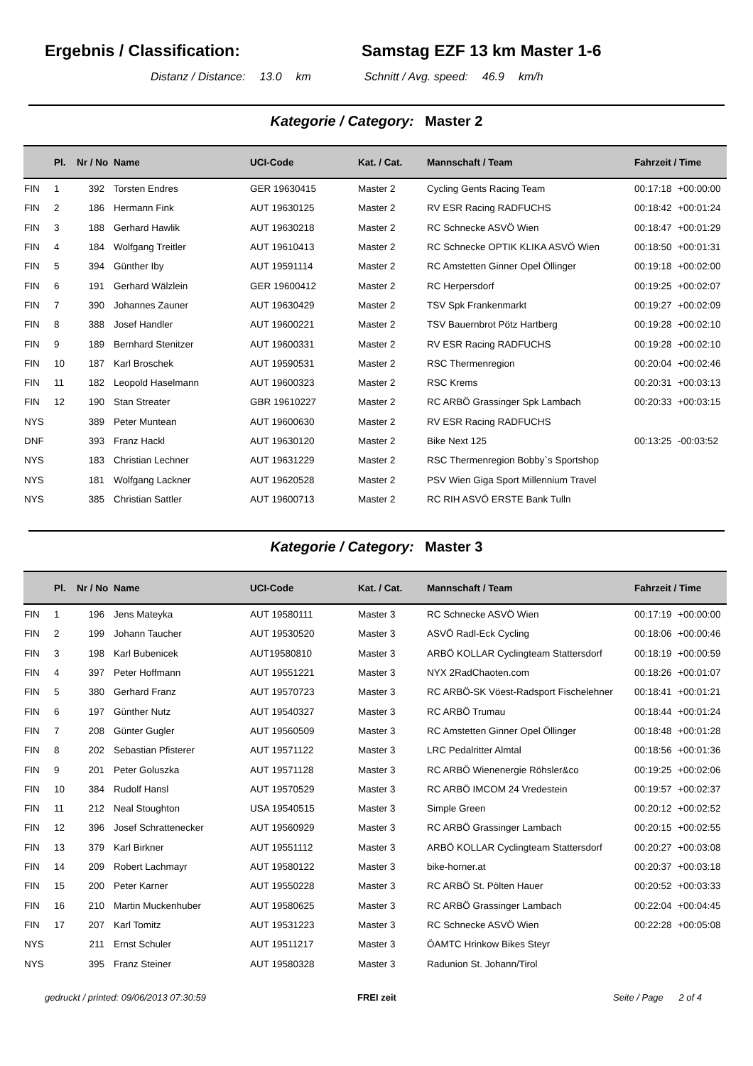Ergebnis / Classification: Samstag EZF 13 km Master 1-6
Distanz / Distance: 13.0 km Schnitt / Avg. speed: 46.9 km/h
Kategorie / Category: Master 2
| | Pl. | Nr / No | Name | UCI-Code | Kat. / Cat. | Mannschaft / Team | Fahrzeit / Time | |
| --- | --- | --- | --- | --- | --- | --- | --- | --- |
| FIN | 1 | 392 | Torsten Endres | GER 19630415 | Master 2 | Cycling Gents Racing Team | 00:17:18 | +00:00:00 |
| FIN | 2 | 186 | Hermann Fink | AUT 19630125 | Master 2 | RV ESR Racing RADFUCHS | 00:18:42 | +00:01:24 |
| FIN | 3 | 188 | Gerhard Hawlik | AUT 19630218 | Master 2 | RC Schnecke ASVÖ Wien | 00:18:47 | +00:01:29 |
| FIN | 4 | 184 | Wolfgang Treitler | AUT 19610413 | Master 2 | RC Schnecke OPTIK KLIKA ASVÖ Wien | 00:18:50 | +00:01:31 |
| FIN | 5 | 394 | Günther Iby | AUT 19591114 | Master 2 | RC Amstetten Ginner Opel Öllinger | 00:19:18 | +00:02:00 |
| FIN | 6 | 191 | Gerhard Wälzlein | GER 19600412 | Master 2 | RC Herpersdorf | 00:19:25 | +00:02:07 |
| FIN | 7 | 390 | Johannes Zauner | AUT 19630429 | Master 2 | TSV Spk Frankenmarkt | 00:19:27 | +00:02:09 |
| FIN | 8 | 388 | Josef Handler | AUT 19600221 | Master 2 | TSV Bauernbrot Pötz Hartberg | 00:19:28 | +00:02:10 |
| FIN | 9 | 189 | Bernhard Stenitzer | AUT 19600331 | Master 2 | RV ESR Racing RADFUCHS | 00:19:28 | +00:02:10 |
| FIN | 10 | 187 | Karl Broschek | AUT 19590531 | Master 2 | RSC Thermenregion | 00:20:04 | +00:02:46 |
| FIN | 11 | 182 | Leopold Haselmann | AUT 19600323 | Master 2 | RSC Krems | 00:20:31 | +00:03:13 |
| FIN | 12 | 190 | Stan Streater | GBR 19610227 | Master 2 | RC ARBÖ Grassinger Spk Lambach | 00:20:33 | +00:03:15 |
| NYS | | 389 | Peter Muntean | AUT 19600630 | Master 2 | RV ESR Racing RADFUCHS | | |
| DNF | | 393 | Franz Hackl | AUT 19630120 | Master 2 | Bike Next 125 | 00:13:25 | -00:03:52 |
| NYS | | 183 | Christian Lechner | AUT 19631229 | Master 2 | RSC Thermenregion Bobby`s Sportshop | | |
| NYS | | 181 | Wolfgang Lackner | AUT 19620528 | Master 2 | PSV Wien Giga Sport Millennium Travel | | |
| NYS | | 385 | Christian Sattler | AUT 19600713 | Master 2 | RC RIH ASVÖ ERSTE Bank Tulln | | |
Kategorie / Category: Master 3
| | Pl. | Nr / No | Name | UCI-Code | Kat. / Cat. | Mannschaft / Team | Fahrzeit / Time | |
| --- | --- | --- | --- | --- | --- | --- | --- | --- |
| FIN | 1 | 196 | Jens Mateyka | AUT 19580111 | Master 3 | RC Schnecke ASVÖ Wien | 00:17:19 | +00:00:00 |
| FIN | 2 | 199 | Johann Taucher | AUT 19530520 | Master 3 | ASVÖ Radl-Eck Cycling | 00:18:06 | +00:00:46 |
| FIN | 3 | 198 | Karl Bubenicek | AUT19580810 | Master 3 | ARBÖ KOLLAR Cyclingteam Stattersdorf | 00:18:19 | +00:00:59 |
| FIN | 4 | 397 | Peter Hoffmann | AUT 19551221 | Master 3 | NYX 2RadChaoten.com | 00:18:26 | +00:01:07 |
| FIN | 5 | 380 | Gerhard Franz | AUT 19570723 | Master 3 | RC ARBÖ-SK Vöest-Radsport Fischelehner | 00:18:41 | +00:01:21 |
| FIN | 6 | 197 | Günther Nutz | AUT 19540327 | Master 3 | RC ARBÖ Trumau | 00:18:44 | +00:01:24 |
| FIN | 7 | 208 | Günter Gugler | AUT 19560509 | Master 3 | RC Amstetten Ginner Opel Öllinger | 00:18:48 | +00:01:28 |
| FIN | 8 | 202 | Sebastian Pfisterer | AUT 19571122 | Master 3 | LRC Pedalritter Almtal | 00:18:56 | +00:01:36 |
| FIN | 9 | 201 | Peter Goluszka | AUT 19571128 | Master 3 | RC ARBÖ Wienenergie Röhsler&co | 00:19:25 | +00:02:06 |
| FIN | 10 | 384 | Rudolf Hansl | AUT 19570529 | Master 3 | RC ARBÖ IMCOM 24 Vredestein | 00:19:57 | +00:02:37 |
| FIN | 11 | 212 | Neal Stoughton | USA 19540515 | Master 3 | Simple Green | 00:20:12 | +00:02:52 |
| FIN | 12 | 396 | Josef Schrattenecker | AUT 19560929 | Master 3 | RC ARBÖ Grassinger Lambach | 00:20:15 | +00:02:55 |
| FIN | 13 | 379 | Karl Birkner | AUT 19551112 | Master 3 | ARBÖ KOLLAR Cyclingteam Stattersdorf | 00:20:27 | +00:03:08 |
| FIN | 14 | 209 | Robert Lachmayr | AUT 19580122 | Master 3 | bike-horner.at | 00:20:37 | +00:03:18 |
| FIN | 15 | 200 | Peter Karner | AUT 19550228 | Master 3 | RC ARBÖ St. Pölten Hauer | 00:20:52 | +00:03:33 |
| FIN | 16 | 210 | Martin Muckenhuber | AUT 19580625 | Master 3 | RC ARBÖ Grassinger Lambach | 00:22:04 | +00:04:45 |
| FIN | 17 | 207 | Karl Tomitz | AUT 19531223 | Master 3 | RC Schnecke ASVÖ Wien | 00:22:28 | +00:05:08 |
| NYS | | 211 | Ernst Schuler | AUT 19511217 | Master 3 | ÖAMTC Hrinkow Bikes Steyr | | |
| NYS | | 395 | Franz Steiner | AUT 19580328 | Master 3 | Radunion St. Johann/Tirol | | |
gedruckt / printed: 09/06/2013 07:30:59 FREI zeit Seite / Page 2 of 4